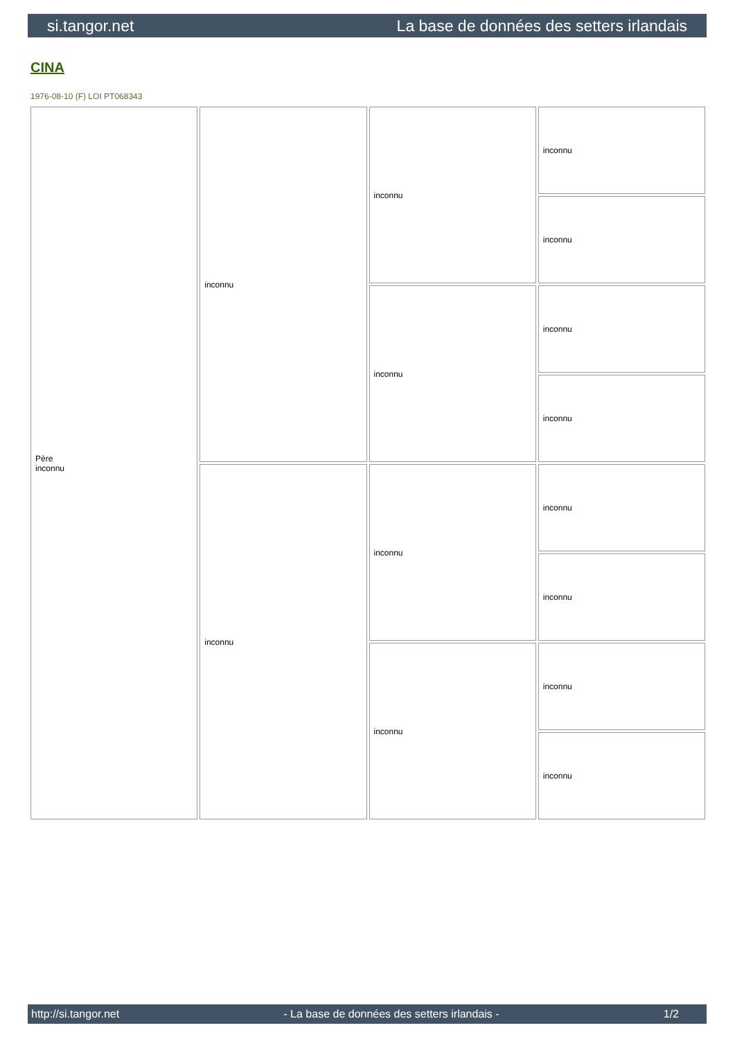si.tangor.net La base de données des setters irlandais
CINA
1976-08-10 (F) LOI PT068343
| Père inconnu | inconnu | inconnu | inconnu |
| | | | inconnu |
| | | inconnu | inconnu |
| | | | inconnu |
| | inconnu | inconnu | inconnu |
| | | | inconnu |
| | | inconnu | inconnu |
| | | | inconnu |
http://si.tangor.net - La base de données des setters irlandais - 1/2